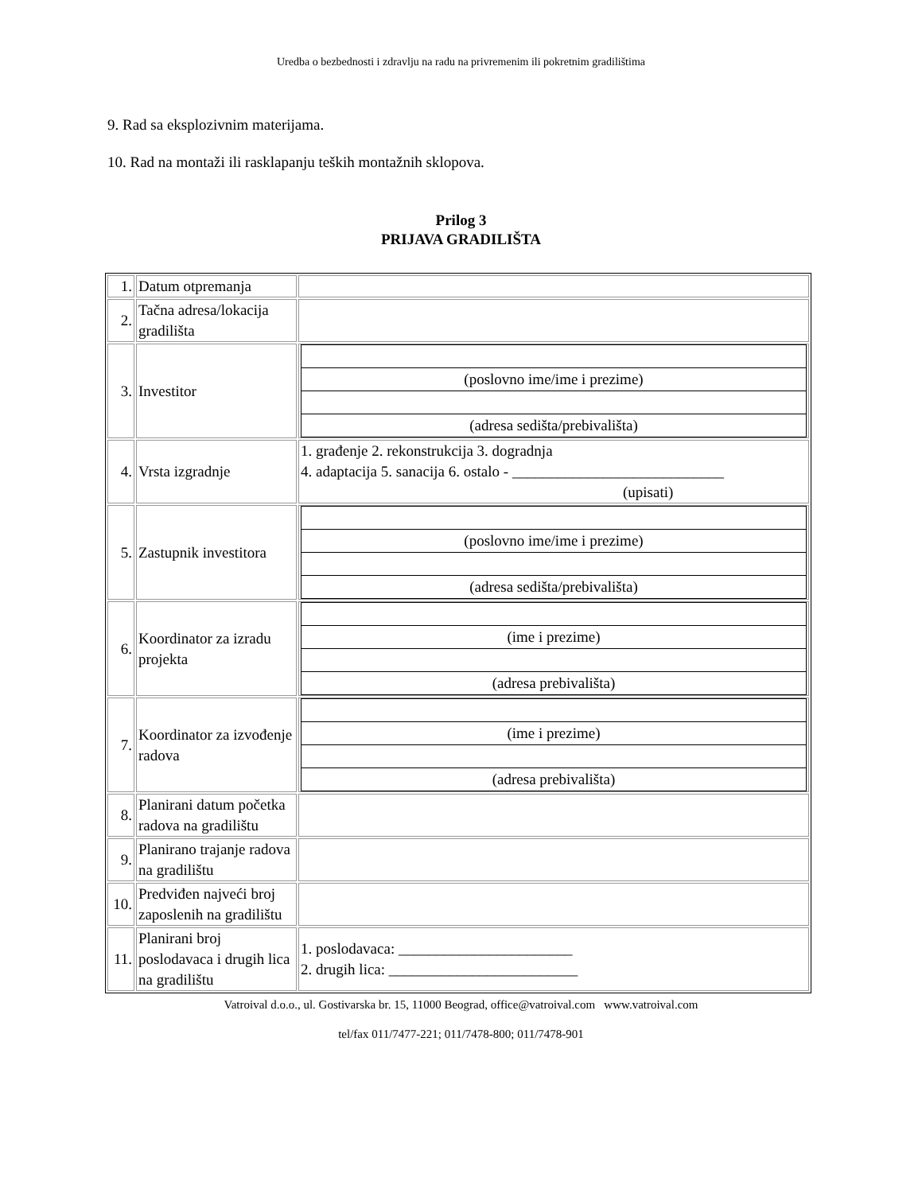Uredba o bezbednosti i zdravlju na radu na privremenim ili pokretnim gradilištima
9. Rad sa eksplozivnim materijama.
10. Rad na montaži ili rasklapanju teških montažnih sklopova.
Prilog 3
PRIJAVA GRADILIŠTA
| 1. | Datum otpremanja | |
| 2. | Tačna adresa/lokacija gradilišta | |
| 3. | Investitor | / (poslovno ime/ime i prezime) / / (adresa sedišta/prebivališta) / |
| 4. | Vrsta izgradnje | 1. građenje 2. rekonstrukcija 3. dogradnja 4. adaptacija 5. sanacija 6. ostalo - ____________________________ (upisati) |
| 5. | Zastupnik investitora | / (poslovno ime/ime i prezime) / / (adresa sedišta/prebivališta) / |
| 6. | Koordinator za izradu projekta | / (ime i prezime) / / (adresa prebivališta) / |
| 7. | Koordinator za izvođenje radova | / (ime i prezime) / / (adresa prebivališta) / |
| 8. | Planirani datum početka radova na gradilištu | |
| 9. | Planirano trajanje radova na gradilištu | |
| 10. | Predviđen najveći broj zaposlenih na gradilištu | |
| 11. | Planirani broj poslodavaca i drugih lica na gradilištu | 1. poslodavaca: _______________________ 2. drugih lica: _________________________ |
Vatroival d.o.o., ul. Gostivarska br. 15, 11000 Beograd, office@vatroival.com www.vatroival.com
tel/fax 011/7477-221; 011/7478-800; 011/7478-901